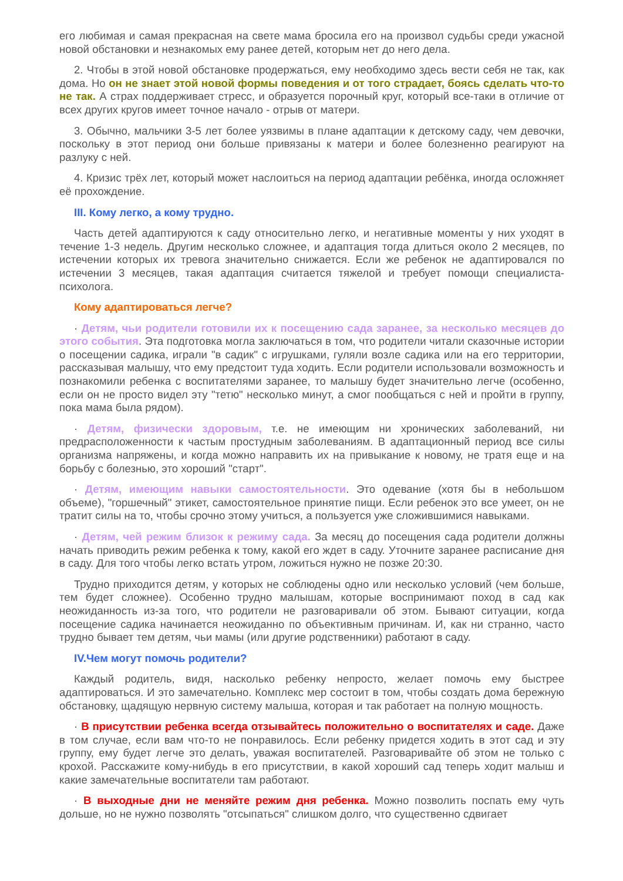его любимая и самая прекрасная на свете мама бросила его на произвол судьбы среди ужасной новой обстановки и незнакомых ему ранее детей, которым нет до него дела.
2. Чтобы в этой новой обстановке продержаться, ему необходимо здесь вести себя не так, как дома. Но он не знает этой новой формы поведения и от того страдает, боясь сделать что-то не так. А страх поддерживает стресс, и образуется порочный круг, который все-таки в отличие от всех других кругов имеет точное начало - отрыв от матери.
3. Обычно, мальчики 3-5 лет более уязвимы в плане адаптации к детскому саду, чем девочки, поскольку в этот период они больше привязаны к матери и более болезненно реагируют на разлуку с ней.
4. Кризис трёх лет, который может наслоиться на период адаптации ребёнка, иногда осложняет её прохождение.
III. Кому легко, а кому трудно.
Часть детей адаптируются к саду относительно легко, и негативные моменты у них уходят в течение 1-3 недель. Другим несколько сложнее, и адаптация тогда длиться около 2 месяцев, по истечении которых их тревога значительно снижается. Если же ребенок не адаптировался по истечении 3 месяцев, такая адаптация считается тяжелой и требует помощи специалиста-психолога.
Кому адаптироваться легче?
· Детям, чьи родители готовили их к посещению сада заранее, за несколько месяцев до этого события. Эта подготовка могла заключаться в том, что родители читали сказочные истории о посещении садика, играли "в садик" с игрушками, гуляли возле садика или на его территории, рассказывая малышу, что ему предстоит туда ходить. Если родители использовали возможность и познакомили ребенка с воспитателями заранее, то малышу будет значительно легче (особенно, если он не просто видел эту "тетю" несколько минут, а смог пообщаться с ней и пройти в группу, пока мама была рядом).
· Детям, физически здоровым, т.е. не имеющим ни хронических заболеваний, ни предрасположенности к частым простудным заболеваниям. В адаптационный период все силы организма напряжены, и когда можно направить их на привыкание к новому, не тратя еще и на борьбу с болезнью, это хороший "старт".
· Детям, имеющим навыки самостоятельности. Это одевание (хотя бы в небольшом объеме), "горшечный" этикет, самостоятельное принятие пищи. Если ребенок это все умеет, он не тратит силы на то, чтобы срочно этому учиться, а пользуется уже сложившимися навыками.
· Детям, чей режим близок к режиму сада. За месяц до посещения сада родители должны начать приводить режим ребенка к тому, какой его ждет в саду. Уточните заранее расписание дня в саду. Для того чтобы легко встать утром, ложиться нужно не позже 20:30.
Трудно приходится детям, у которых не соблюдены одно или несколько условий (чем больше, тем будет сложнее). Особенно трудно малышам, которые воспринимают поход в сад как неожиданность из-за того, что родители не разговаривали об этом. Бывают ситуации, когда посещение садика начинается неожиданно по объективным причинам. И, как ни странно, часто трудно бывает тем детям, чьи мамы (или другие родственники) работают в саду.
IV.Чем могут помочь родители?
Каждый родитель, видя, насколько ребенку непросто, желает помочь ему быстрее адаптироваться. И это замечательно. Комплекс мер состоит в том, чтобы создать дома бережную обстановку, щадящую нервную систему малыша, которая и так работает на полную мощность.
· В присутствии ребенка всегда отзывайтесь положительно о воспитателях и саде. Даже в том случае, если вам что-то не понравилось. Если ребенку придется ходить в этот сад и эту группу, ему будет легче это делать, уважая воспитателей. Разговаривайте об этом не только с крохой. Расскажите кому-нибудь в его присутствии, в какой хороший сад теперь ходит малыш и какие замечательные воспитатели там работают.
· В выходные дни не меняйте режим дня ребенка. Можно позволить поспать ему чуть дольше, но не нужно позволять "отсыпаться" слишком долго, что существенно сдвигает